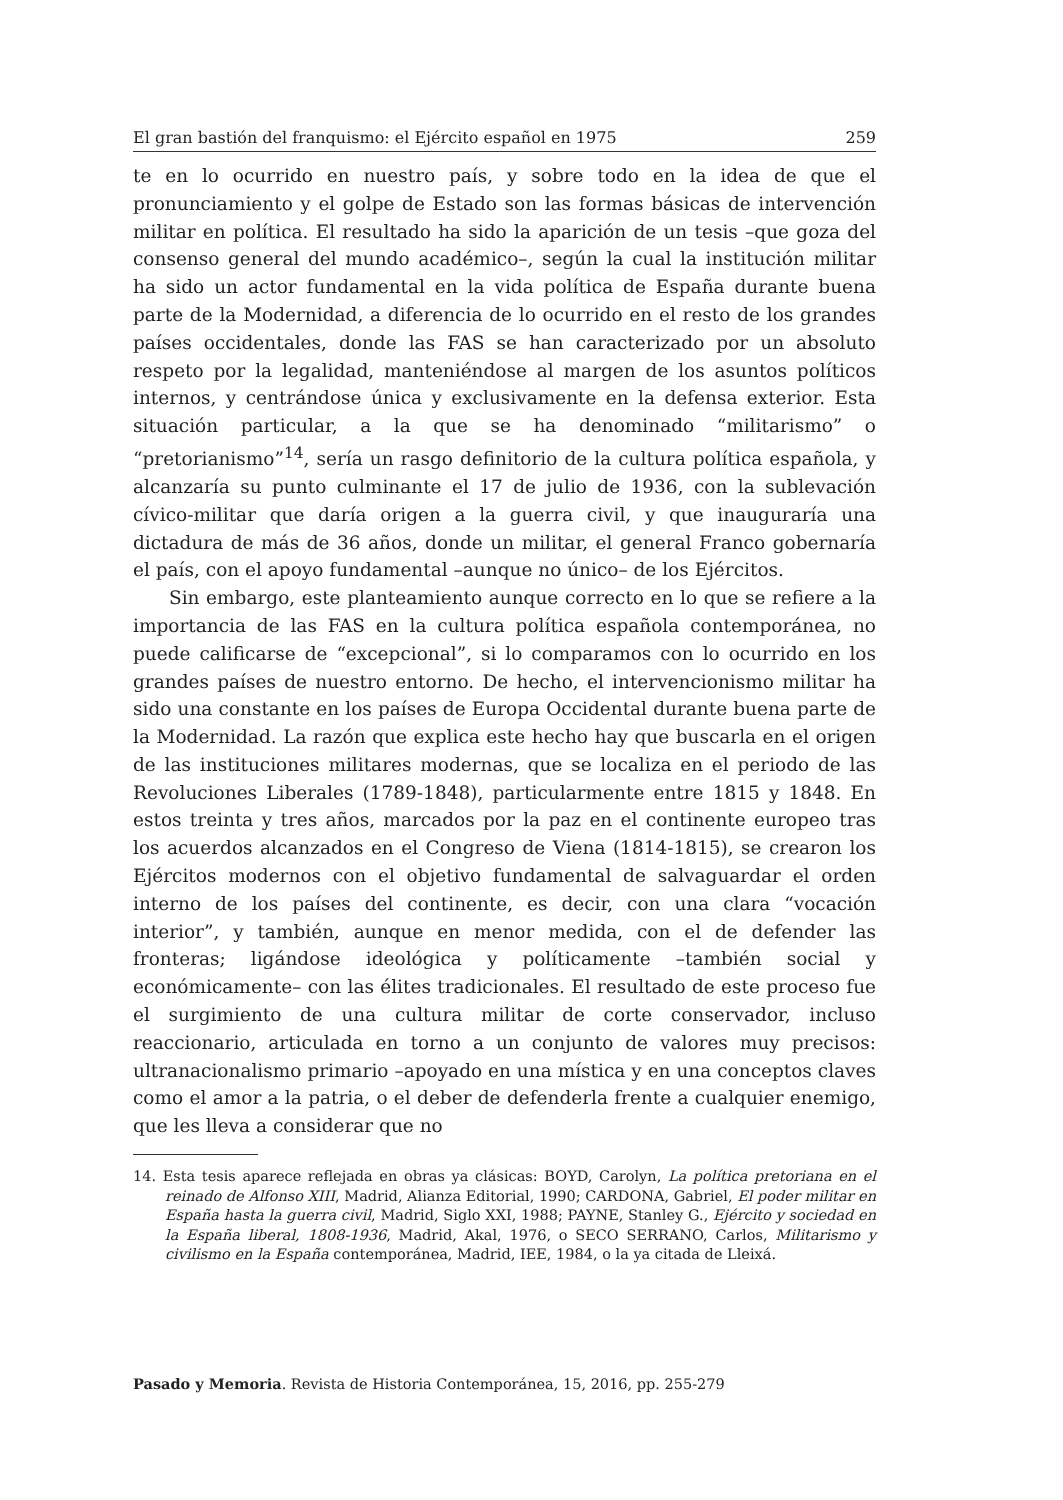El gran bastión del franquismo: el Ejército español en 1975 259
te en lo ocurrido en nuestro país, y sobre todo en la idea de que el pronunciamiento y el golpe de Estado son las formas básicas de intervención militar en política. El resultado ha sido la aparición de un tesis –que goza del consenso general del mundo académico–, según la cual la institución militar ha sido un actor fundamental en la vida política de España durante buena parte de la Modernidad, a diferencia de lo ocurrido en el resto de los grandes países occidentales, donde las FAS se han caracterizado por un absoluto respeto por la legalidad, manteniéndose al margen de los asuntos políticos internos, y centrándose única y exclusivamente en la defensa exterior. Esta situación particular, a la que se ha denominado “militarismo” o “pretorianismo”<sup>14</sup>, sería un rasgo definitorio de la cultura política española, y alcanzaría su punto culminante el 17 de julio de 1936, con la sublevación cívico-militar que daría origen a la guerra civil, y que inauguraría una dictadura de más de 36 años, donde un militar, el general Franco gobernaría el país, con el apoyo fundamental –aunque no único– de los Ejércitos.
Sin embargo, este planteamiento aunque correcto en lo que se refiere a la importancia de las FAS en la cultura política española contemporánea, no puede calificarse de “excepcional”, si lo comparamos con lo ocurrido en los grandes países de nuestro entorno. De hecho, el intervencionismo militar ha sido una constante en los países de Europa Occidental durante buena parte de la Modernidad. La razón que explica este hecho hay que buscarla en el origen de las instituciones militares modernas, que se localiza en el periodo de las Revoluciones Liberales (1789-1848), particularmente entre 1815 y 1848. En estos treinta y tres años, marcados por la paz en el continente europeo tras los acuerdos alcanzados en el Congreso de Viena (1814-1815), se crearon los Ejércitos modernos con el objetivo fundamental de salvaguardar el orden interno de los países del continente, es decir, con una clara “vocación interior”, y también, aunque en menor medida, con el de defender las fronteras; ligándose ideológica y políticamente –también social y económicamente– con las élites tradicionales. El resultado de este proceso fue el surgimiento de una cultura militar de corte conservador, incluso reaccionario, articulada en torno a un conjunto de valores muy precisos: ultranacionalismo primario –apoyado en una mística y en una conceptos claves como el amor a la patria, o el deber de defenderla frente a cualquier enemigo, que les lleva a considerar que no
14. Esta tesis aparece reflejada en obras ya clásicas: BOYD, Carolyn, La política pretoriana en el reinado de Alfonso XIII, Madrid, Alianza Editorial, 1990; CARDONA, Gabriel, El poder militar en España hasta la guerra civil, Madrid, Siglo XXI, 1988; PAYNE, Stanley G., Ejército y sociedad en la España liberal, 1808-1936, Madrid, Akal, 1976, o SECO SERRANO, Carlos, Militarismo y civilismo en la España contemporánea, Madrid, IEE, 1984, o la ya citada de Lleixá.
Pasado y Memoria. Revista de Historia Contemporánea, 15, 2016, pp. 255-279